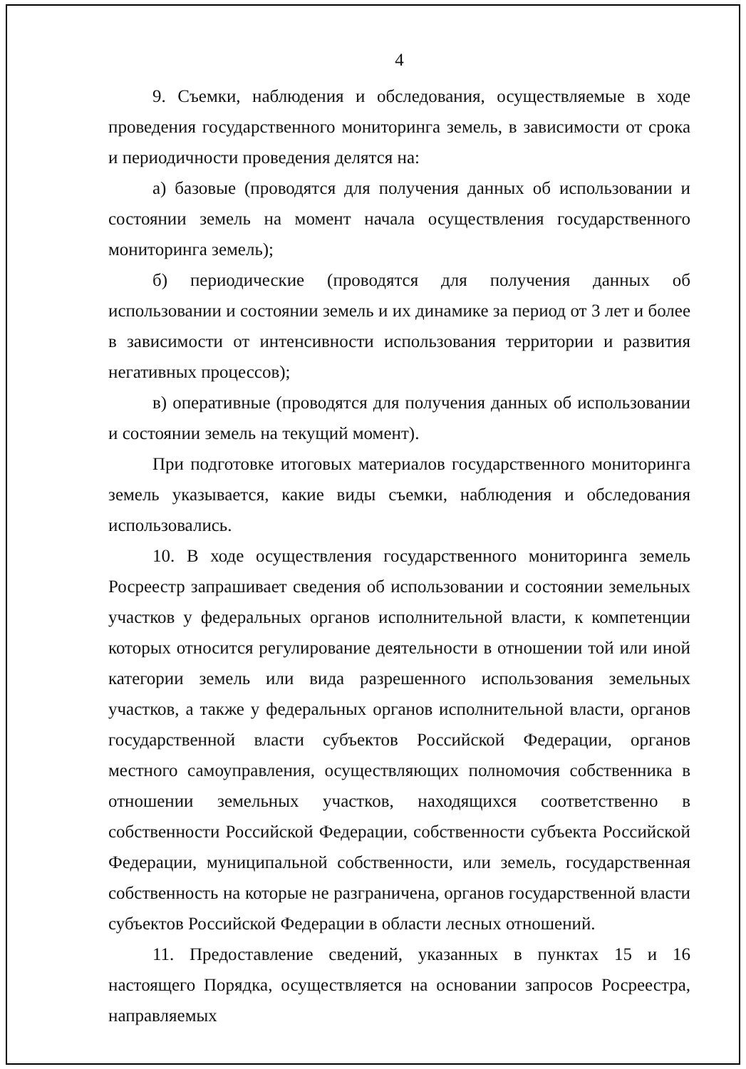4
9. Съемки, наблюдения и обследования, осуществляемые в ходе проведения государственного мониторинга земель, в зависимости от срока и периодичности проведения делятся на:
а) базовые (проводятся для получения данных об использовании и состоянии земель на момент начала осуществления государственного мониторинга земель);
б) периодические (проводятся для получения данных об использовании и состоянии земель и их динамике за период от 3 лет и более в зависимости от интенсивности использования территории и развития негативных процессов);
в) оперативные (проводятся для получения данных об использовании и состоянии земель на текущий момент).
При подготовке итоговых материалов государственного мониторинга земель указывается, какие виды съемки, наблюдения и обследования использовались.
10. В ходе осуществления государственного мониторинга земель Росреестр запрашивает сведения об использовании и состоянии земельных участков у федеральных органов исполнительной власти, к компетенции которых относится регулирование деятельности в отношении той или иной категории земель или вида разрешенного использования земельных участков, а также у федеральных органов исполнительной власти, органов государственной власти субъектов Российской Федерации, органов местного самоуправления, осуществляющих полномочия собственника в отношении земельных участков, находящихся соответственно в собственности Российской Федерации, собственности субъекта Российской Федерации, муниципальной собственности, или земель, государственная собственность на которые не разграничена, органов государственной власти субъектов Российской Федерации в области лесных отношений.
11. Предоставление сведений, указанных в пунктах 15 и 16 настоящего Порядка, осуществляется на основании запросов Росреестра, направляемых